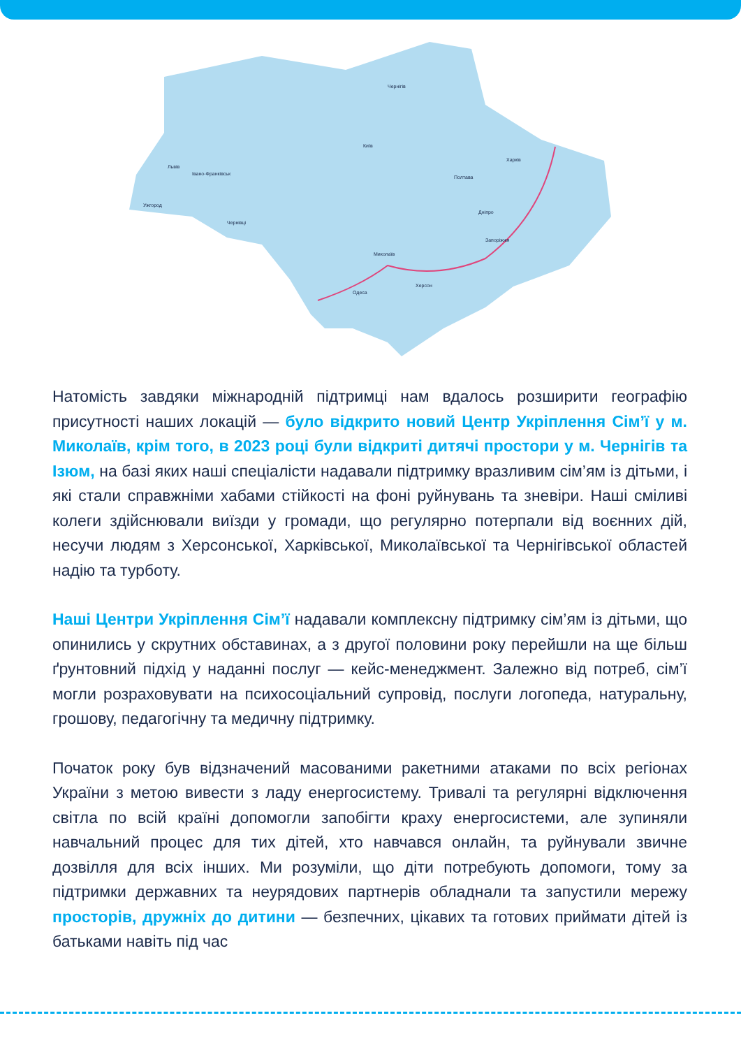Чернігів
Київ
Харків
Полтава
Дніпро
Запоріжжя
Миколаїв
Херсон
Одеса
Львів
Івано-Франківськ
Ужгород
Чернівці
Натомість завдяки міжнародній підтримці нам вдалось розширити географію присутності наших локацій — було відкрито новий Центр Укріплення Сім’ї у м. Миколаїв, крім того, в 2023 році були відкриті дитячі простори у м. Чернігів та Ізюм, на базі яких наші спеціалісти надавали підтримку вразливим сім’ям із дітьми, і які стали справжніми хабами стійкості на фоні руйнувань та зневіри. Наші сміливі колеги здійснювали виїзди у громади, що регулярно потерпали від воєнних дій, несучи людям з Херсонської, Харківської, Миколаївської та Чернігівської областей надію та турботу.
Наші Центри Укріплення Сім’ї надавали комплексну підтримку сім’ям із дітьми, що опинились у скрутних обставинах, а з другої половини року перейшли на ще більш ґрунтовний підхід у наданні послуг — кейс-менеджмент. Залежно від потреб, сім’ї могли розраховувати на психосоціальний супровід, послуги логопеда, натуральну, грошову, педагогічну та медичну підтримку.
Початок року був відзначений масованими ракетними атаками по всіх регіонах України з метою вивести з ладу енергосистему. Тривалі та регулярні відключення світла по всій країні допомогли запобігти краху енергосистеми, але зупиняли навчальний процес для тих дітей, хто навчався онлайн, та руйнували звичне дозвілля для всіх інших. Ми розуміли, що діти потребують допомоги, тому за підтримки державних та неурядових партнерів обладнали та запустили мережу просторів, дружніх до дитини — безпечних, цікавих та готових приймати дітей із батьками навіть під час